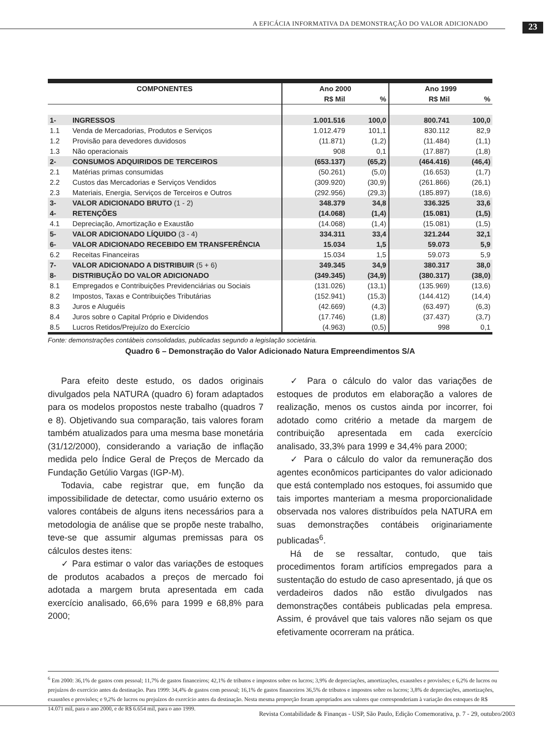A EFICÁCIA INFORMATIVA DA DEMONSTRAÇÃO DO VALOR ADICIONADO 23
| COMPONENTES | | Ano 2000 | | Ano 1999 | |
| --- | --- | --- | --- | --- | --- |
| | | R$ Mil | % | R$ Mil | % |
| 1- | INGRESSOS | 1.001.516 | 100,0 | 800.741 | 100,0 |
| 1.1 | Venda de Mercadorias, Produtos e Serviços | 1.012.479 | 101,1 | 830.112 | 82,9 |
| 1.2 | Provisão para devedores duvidosos | (11.871) | (1,2) | (11.484) | (1,1) |
| 1.3 | Não operacionais | 908 | 0,1 | (17.887) | (1,8) |
| 2- | CONSUMOS ADQUIRIDOS DE TERCEIROS | (653.137) | (65,2) | (464.416) | (46,4) |
| 2.1 | Matérias primas consumidas | (50.261) | (5,0) | (16.653) | (1,7) |
| 2.2 | Custos das Mercadorias e Serviços Vendidos | (309.920) | (30,9) | (261.866) | (26,1) |
| 2.3 | Materiais, Energia, Serviços de Terceiros e Outros | (292.956) | (29,3) | (185.897) | (18,6) |
| 3- | VALOR ADICIONADO BRUTO (1 - 2) | 348.379 | 34,8 | 336.325 | 33,6 |
| 4- | RETENÇÕES | (14.068) | (1,4) | (15.081) | (1,5) |
| 4.1 | Depreciação, Amortização e Exaustão | (14.068) | (1,4) | (15.081) | (1,5) |
| 5- | VALOR ADICIONADO LÍQUIDO (3 - 4) | 334.311 | 33,4 | 321.244 | 32,1 |
| 6- | VALOR ADICIONADO RECEBIDO EM TRANSFERÊNCIA | 15.034 | 1,5 | 59.073 | 5,9 |
| 6.2 | Receitas Financeiras | 15.034 | 1,5 | 59.073 | 5,9 |
| 7- | VALOR ADICIONADO A DISTRIBUIR (5 + 6) | 349.345 | 34,9 | 380.317 | 38,0 |
| 8- | DISTRIBUÇÃO DO VALOR ADICIONADO | (349.345) | (34,9) | (380.317) | (38,0) |
| 8.1 | Empregados e Contribuições Previdenciárias ou Sociais | (131.026) | (13,1) | (135.969) | (13,6) |
| 8.2 | Impostos, Taxas e Contribuições Tributárias | (152.941) | (15,3) | (144.412) | (14,4) |
| 8.3 | Juros e Aluguéis | (42.669) | (4,3) | (63.497) | (6,3) |
| 8.4 | Juros sobre o Capital Próprio e Dividendos | (17.746) | (1,8) | (37.437) | (3,7) |
| 8.5 | Lucros Retidos/Prejuízo do Exercício | (4.963) | (0,5) | 998 | 0,1 |
Fonte: demonstrações contábeis consolidadas, publicadas segundo a legislação societária.
Quadro 6 – Demonstração do Valor Adicionado Natura Empreendimentos S/A
Para efeito deste estudo, os dados originais divulgados pela NATURA (quadro 6) foram adaptados para os modelos propostos neste trabalho (quadros 7 e 8). Objetivando sua comparação, tais valores foram também atualizados para uma mesma base monetária (31/12/2000), considerando a variação de inflação medida pelo Índice Geral de Preços de Mercado da Fundação Getúlio Vargas (IGP-M).
Todavia, cabe registrar que, em função da impossibilidade de detectar, como usuário externo os valores contábeis de alguns itens necessários para a metodologia de análise que se propõe neste trabalho, teve-se que assumir algumas premissas para os cálculos destes itens:
✓ Para estimar o valor das variações de estoques de produtos acabados a preços de mercado foi adotada a margem bruta apresentada em cada exercício analisado, 66,6% para 1999 e 68,8% para 2000;
✓ Para o cálculo do valor das variações de estoques de produtos em elaboração a valores de realização, menos os custos ainda por incorrer, foi adotado como critério a metade da margem de contribuição apresentada em cada exercício analisado, 33,3% para 1999 e 34,4% para 2000;
✓ Para o cálculo do valor da remuneração dos agentes econômicos participantes do valor adicionado que está contemplado nos estoques, foi assumido que tais importes manteriam a mesma proporcionalidade observada nos valores distribuídos pela NATURA em suas demonstrações contábeis originariamente publicadas<sup>6</sup>.
Há de se ressaltar, contudo, que tais procedimentos foram artifícios empregados para a sustentação do estudo de caso apresentado, já que os verdadeiros dados não estão divulgados nas demonstrações contábeis publicadas pela empresa. Assim, é provável que tais valores não sejam os que efetivamente ocorreram na prática.
<sup>6</sup> Em 2000: 36,1% de gastos com pessoal; 11,7% de gastos financeiros; 42,1% de tributos e impostos sobre os lucros; 3,9% de depreciações, amortizações, exaustões e provisões; e 6,2% de lucros ou prejuízos do exercício antes da destinação. Para 1999: 34,4% de gastos com pessoal; 16,1% de gastos financeiros 36,5% de tributos e impostos sobre os lucros; 3,8% de depreciações, amortizações, exaustões e provisões; e 9,2% de lucros ou prejuízos do exercício antes da destinação. Nesta mesma proporção foram apropriados aos valores que corresponderiam à variação dos estoques de R$ 14.071 mil, para o ano 2000, e de R$ 6.654 mil, para o ano 1999.
Revista Contabilidade & Finanças - USP, São Paulo, Edição Comemorativa, p. 7 - 29, outubro/2003